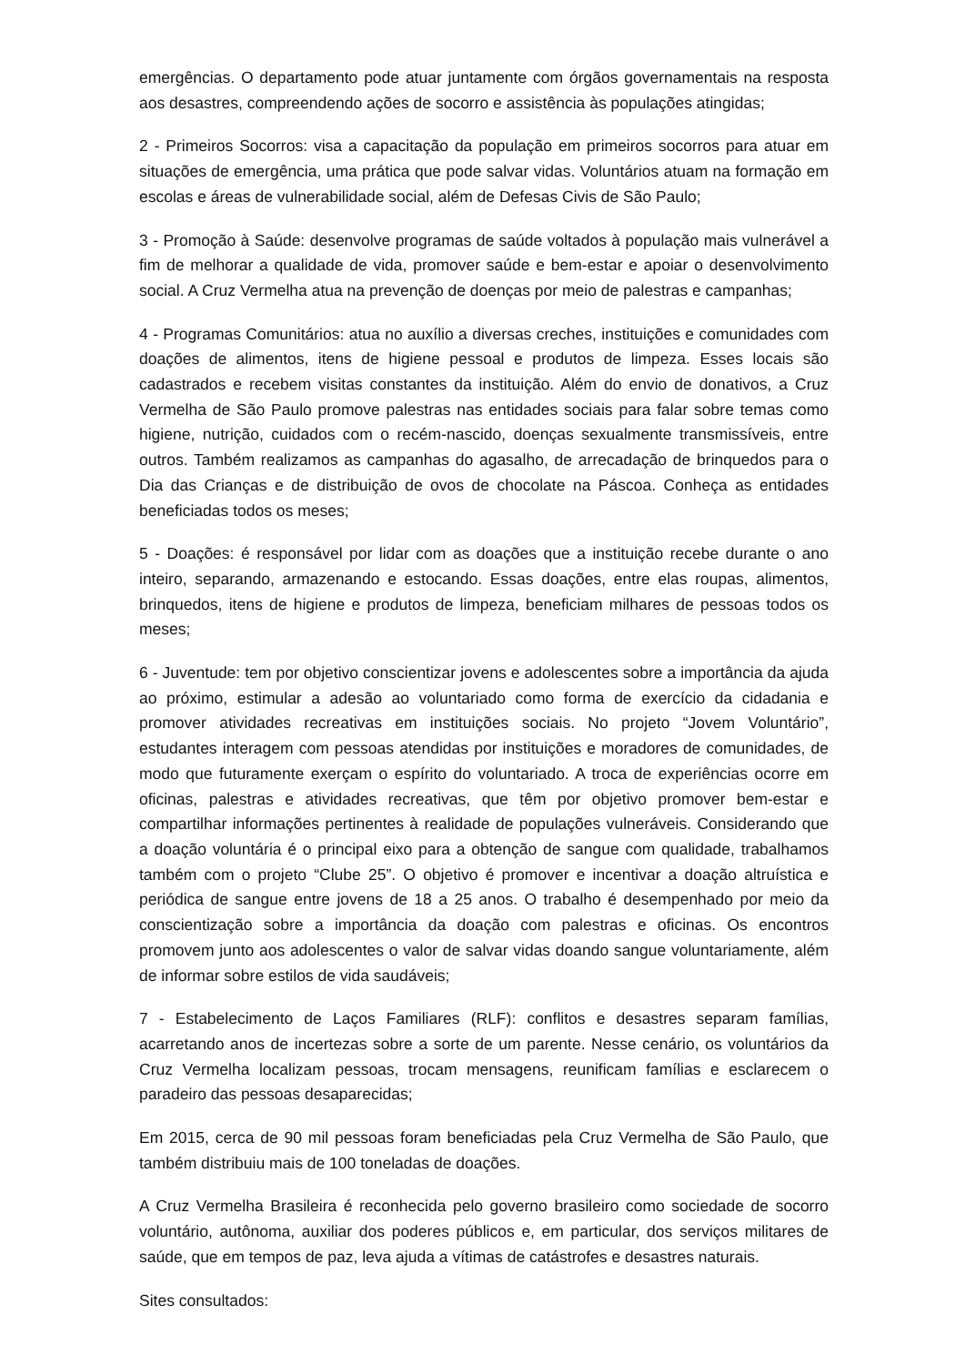emergências. O departamento pode atuar juntamente com órgãos governamentais na resposta aos desastres, compreendendo ações de socorro e assistência às populações atingidas;
2 - Primeiros Socorros: visa a capacitação da população em primeiros socorros para atuar em situações de emergência, uma prática que pode salvar vidas. Voluntários atuam na formação em escolas e áreas de vulnerabilidade social, além de Defesas Civis de São Paulo;
3 - Promoção à Saúde: desenvolve programas de saúde voltados à população mais vulnerável a fim de melhorar a qualidade de vida, promover saúde e bem-estar e apoiar o desenvolvimento social. A Cruz Vermelha atua na prevenção de doenças por meio de palestras e campanhas;
4 - Programas Comunitários: atua no auxílio a diversas creches, instituições e comunidades com doações de alimentos, itens de higiene pessoal e produtos de limpeza. Esses locais são cadastrados e recebem visitas constantes da instituição. Além do envio de donativos, a Cruz Vermelha de São Paulo promove palestras nas entidades sociais para falar sobre temas como higiene, nutrição, cuidados com o recém-nascido, doenças sexualmente transmissíveis, entre outros. Também realizamos as campanhas do agasalho, de arrecadação de brinquedos para o Dia das Crianças e de distribuição de ovos de chocolate na Páscoa. Conheça as entidades beneficiadas todos os meses;
5 - Doações: é responsável por lidar com as doações que a instituição recebe durante o ano inteiro, separando, armazenando e estocando. Essas doações, entre elas roupas, alimentos, brinquedos, itens de higiene e produtos de limpeza, beneficiam milhares de pessoas todos os meses;
6 - Juventude: tem por objetivo conscientizar jovens e adolescentes sobre a importância da ajuda ao próximo, estimular a adesão ao voluntariado como forma de exercício da cidadania e promover atividades recreativas em instituições sociais. No projeto “Jovem Voluntário”, estudantes interagem com pessoas atendidas por instituições e moradores de comunidades, de modo que futuramente exerçam o espírito do voluntariado. A troca de experiências ocorre em oficinas, palestras e atividades recreativas, que têm por objetivo promover bem-estar e compartilhar informações pertinentes à realidade de populações vulneráveis. Considerando que a doação voluntária é o principal eixo para a obtenção de sangue com qualidade, trabalhamos também com o projeto “Clube 25”. O objetivo é promover e incentivar a doação altruística e periódica de sangue entre jovens de 18 a 25 anos. O trabalho é desempenhado por meio da conscientização sobre a importância da doação com palestras e oficinas. Os encontros promovem junto aos adolescentes o valor de salvar vidas doando sangue voluntariamente, além de informar sobre estilos de vida saudáveis;
7 - Estabelecimento de Laços Familiares (RLF): conflitos e desastres separam famílias, acarretando anos de incertezas sobre a sorte de um parente. Nesse cenário, os voluntários da Cruz Vermelha localizam pessoas, trocam mensagens, reunificam famílias e esclarecem o paradeiro das pessoas desaparecidas;
Em 2015, cerca de 90 mil pessoas foram beneficiadas pela Cruz Vermelha de São Paulo, que também distribuiu mais de 100 toneladas de doações.
A Cruz Vermelha Brasileira é reconhecida pelo governo brasileiro como sociedade de socorro voluntário, autônoma, auxiliar dos poderes públicos e, em particular, dos serviços militares de saúde, que em tempos de paz, leva ajuda a vítimas de catástrofes e desastres naturais.
Sites consultados: